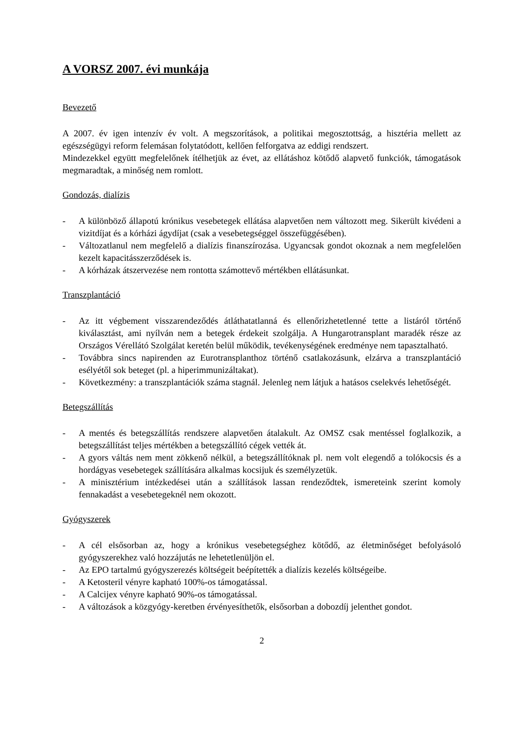A VORSZ 2007. évi munkája
Bevezető
A 2007. év igen intenzív év volt. A megszorítások, a politikai megosztottság, a hisztéria mellett az egészségügyi reform felemásan folytatódott, kellően felforgatva az eddigi rendszert.
Mindezekkel együtt megfelelőnek ítélhetjük az évet, az ellátáshoz kötődő alapvető funkciók, támogatások megmaradtak, a minőség nem romlott.
Gondozás, dialízis
- A különböző állapotú krónikus vesebetegek ellátása alapvetően nem változott meg. Sikerült kivédeni a vizitdíjat és a kórházi ágydíjat (csak a vesebetegséggel összefüggésében).
- Változatlanul nem megfelelő a dialízis finanszírozása. Ugyancsak gondot okoznak a nem megfelelően kezelt kapacitásszerződések is.
- A kórházak átszervezése nem rontotta számottevő mértékben ellátásunkat.
Transzplantáció
- Az itt végbement visszarendeződés átláthatatlanná és ellenőrizhetetlenné tette a listáról történő kiválasztást, ami nyílván nem a betegek érdekeit szolgálja. A Hungarotransplant maradék része az Országos Vérellátó Szolgálat keretén belül működik, tevékenységének eredménye nem tapasztalható.
- Továbbra sincs napirenden az Eurotransplanthoz történő csatlakozásunk, elzárva a transzplantáció esélyétől sok beteget (pl. a hiperimmunizáltakat).
- Következmény: a transzplantációk száma stagnál. Jelenleg nem látjuk a hatásos cselekvés lehetőségét.
Betegszállítás
- A mentés és betegszállítás rendszere alapvetően átalakult. Az OMSZ csak mentéssel foglalkozik, a betegszállítást teljes mértékben a betegszállító cégek vették át.
- A gyors váltás nem ment zökkenő nélkül, a betegszállítóknak pl. nem volt elegendő a tolókocsis és a hordágyas vesebetegek szállítására alkalmas kocsijuk és személyzetük.
- A minisztérium intézkedései után a szállítások lassan rendeződtek, ismereteink szerint komoly fennakadást a vesebetegeknél nem okozott.
Gyógyszerek
- A cél elsősorban az, hogy a krónikus vesebetegséghez kötődő, az életminőséget befolyásoló gyógyszerekhez való hozzájutás ne lehetetlenüljön el.
- Az EPO tartalmú gyógyszerezés költségeit beépítették a dialízis kezelés költségeibe.
- A Ketosteril vényre kapható 100%-os támogatással.
- A Calcijex vényre kapható 90%-os támogatással.
- A változások a közgyógy-keretben érvényesíthetők, elsősorban a dobozdíj jelenthet gondot.
2